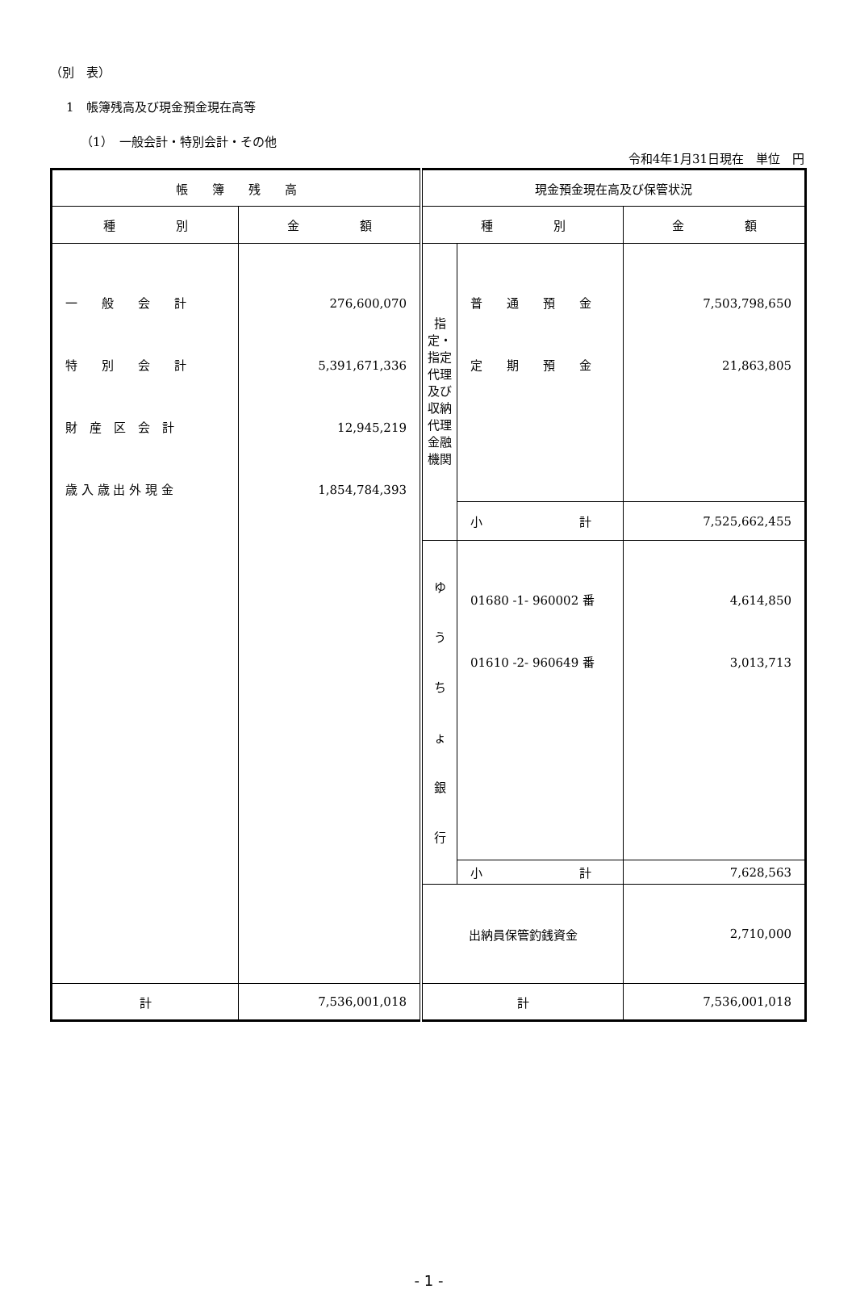（別　表）
1　帳簿残高及び現金預金現在高等
（1）　一般会計・特別会計・その他
令和4年1月31日現在　単位　円
| 帳 簿 残 高 | | 現金預金現在高及び保管状況 | | |
| --- | --- | --- | --- | --- |
| 種 別 | 金 額 | 種 別 | | 金 額 |
| 一 般 会 計 特 別 会 計 財 産 区 会 計 歳 入 歳 出 外 現 金 | 276,600,070 5,391,671,336 12,945,219 1,854,784,393 | 指定・指定代理及び収納代理金融機関 | 普 通 預 金 定 期 預 金 | 7,503,798,650 21,863,805 |
| | | | 小 計 | 7,525,662,455 |
| | | ゆ う ち ょ 銀 行 | 01680 -1- 960002 番 01610 -2- 960649 番 | 4,614,850 3,013,713 |
| | | | 小 計 | 7,628,563 |
| | | 出納員保管釣銭資金 | | 2,710,000 |
| 計 | 7,536,001,018 | 計 | | 7,536,001,018 |
- 1 -